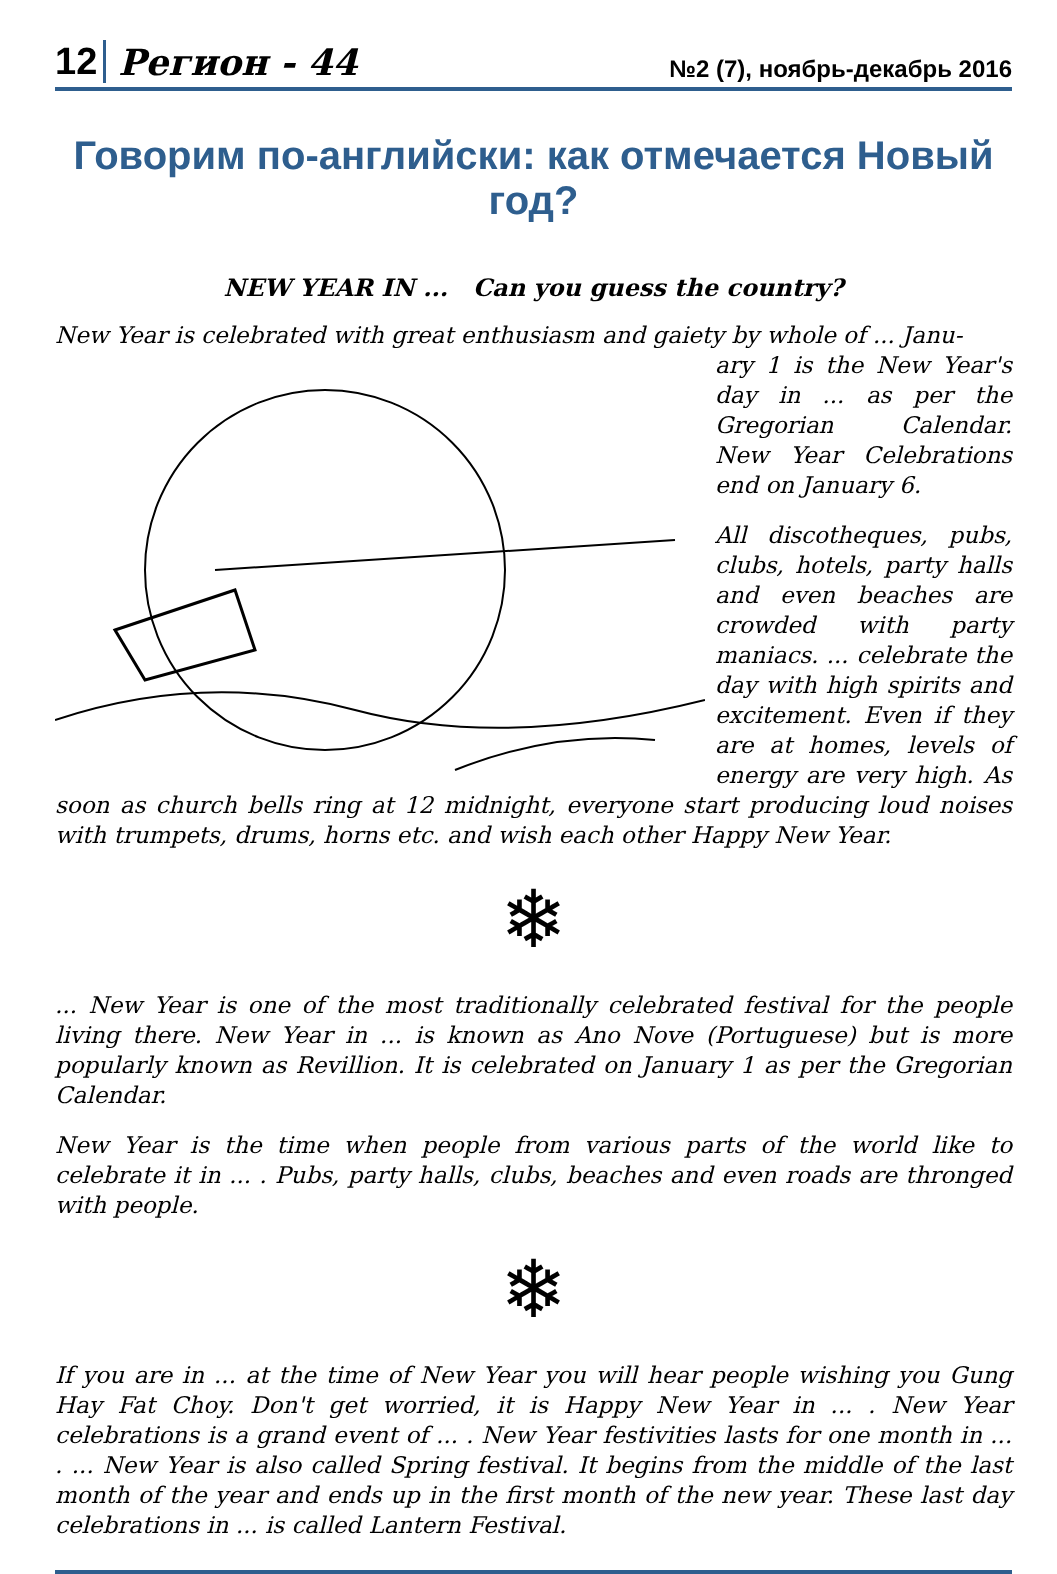12 Регион - 44 №2 (7), ноябрь-декабрь 2016
Говорим по-английски: как отмечается Новый год?
NEW YEAR IN ... Can you guess the country?
New Year is celebrated with great enthusiasm and gaiety by whole of ... Janu-
ary 1 is the New Year's day in ... as per the Gregorian Calendar. New Year Celebrations end on January 6.
All discotheques, pubs, clubs, hotels, party halls and even beaches are crowded with party maniacs. ... celebrate the day with high spirits and excitement. Even if they are at homes, levels of energy are very high. As soon as church bells ring at 12 midnight, everyone start producing loud noises with trumpets, drums, horns etc. and wish each other Happy New Year.
❄
... New Year is one of the most traditionally celebrated festival for the people living there. New Year in ... is known as Ano Nove (Portuguese) but is more popularly known as Revillion. It is celebrated on January 1 as per the Gregorian Calendar.
New Year is the time when people from various parts of the world like to celebrate it in ... . Pubs, party halls, clubs, beaches and even roads are thronged with people.
❄
If you are in ... at the time of New Year you will hear people wishing you Gung Hay Fat Choy. Don't get worried, it is Happy New Year in ... . New Year celebrations is a grand event of ... . New Year festivities lasts for one month in ... . ... New Year is also called Spring festival. It begins from the middle of the last month of the year and ends up in the first month of the new year. These last day celebrations in ... is called Lantern Festival.